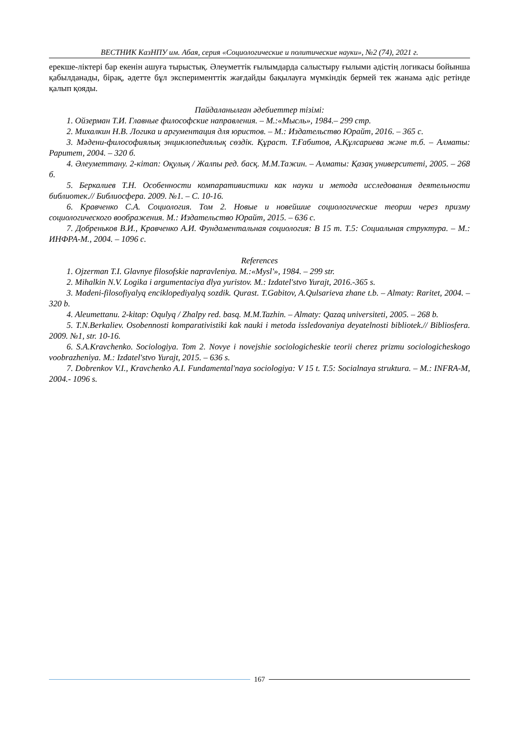ВЕСТНИК КазНПУ им. Абая, серия «Социологические и политические науки», №2 (74), 2021 г.
ерекше-ліктері бар екенін ашуға тырыстық. Әлеуметтік ғылымдарда салыстыру ғылыми әдістің логикасы бойынша қабылданады, бірақ, әдетте бұл эксперименттік жағдайды бақылауға мүмкіндік бермей тек жанама әдіс ретінде қалып қояды.
Пайдаланылған әдебиеттер тізімі:
1. Ойзерман Т.И. Главные философские направления. – М.:«Мысль», 1984.– 299 стр.
2. Михалкин Н.В. Логика и аргументация для юристов. – М.: Издательство Юрайт, 2016. – 365 с.
3. Мәдени-философиялық энциклопедиялық сөздік. Құраст. Т.Ғабитов, А.Құлсариева және т.б. – Алматы: Раритет, 2004. – 320 б.
4. Әлеуметтану. 2-кітап: Оқулық / Жалпы ред. басқ. М.М.Тажин. – Алматы: Қазақ университеті, 2005. – 268 б.
5. Беркалиев Т.Н. Особенности компаративистики как науки и метода исследования деятельности библиотек.// Библиосфера. 2009. №1. – С. 10-16.
6. Кравченко С.А. Социология. Том 2. Новые и новейшие социологические теории через призму социологического воображения. М.: Издательство Юрайт, 2015. – 636 с.
7. Добреньков В.И., Кравченко А.И. Фундаментальная социология: В 15 т. Т.5: Социальная структура. – М.: ИНФРА-М., 2004. – 1096 с.
References
1. Ojzerman T.I. Glavnye filosofskie napravleniya. M.:«Mysl'», 1984. – 299 str.
2. Mihalkin N.V. Logika i argumentaciya dlya yuristov. M.: Izdatel'stvo Yurajt, 2016.-365 s.
3. Madeni-filosofiyalyq enciklopediyalyq sozdik. Qurast. T.Gabitov, A.Qulsarieva zhane t.b. – Almaty: Raritet, 2004. – 320 b.
4. Aleumettanu. 2-kitap: Oqulyq / Zhalpy red. basq. M.M.Tazhin. – Almaty: Qazaq universiteti, 2005. – 268 b.
5. T.N.Berkaliev. Osobennosti komparativistiki kak nauki i metoda issledovaniya deyatelnosti bibliotek.// Bibliosfera. 2009. №1, str. 10-16.
6. S.A.Kravchenko. Sociologiya. Tom 2. Novye i novejshie sociologicheskie teorii cherez prizmu sociologicheskogo voobrazheniya. M.: Izdatel'stvo Yurajt, 2015. – 636 s.
7. Dobrenkov V.I., Kravchenko A.I. Fundamental'naya sociologiya: V 15 t. T.5: Socialnaya struktura. – M.: INFRA-M, 2004.- 1096 s.
167